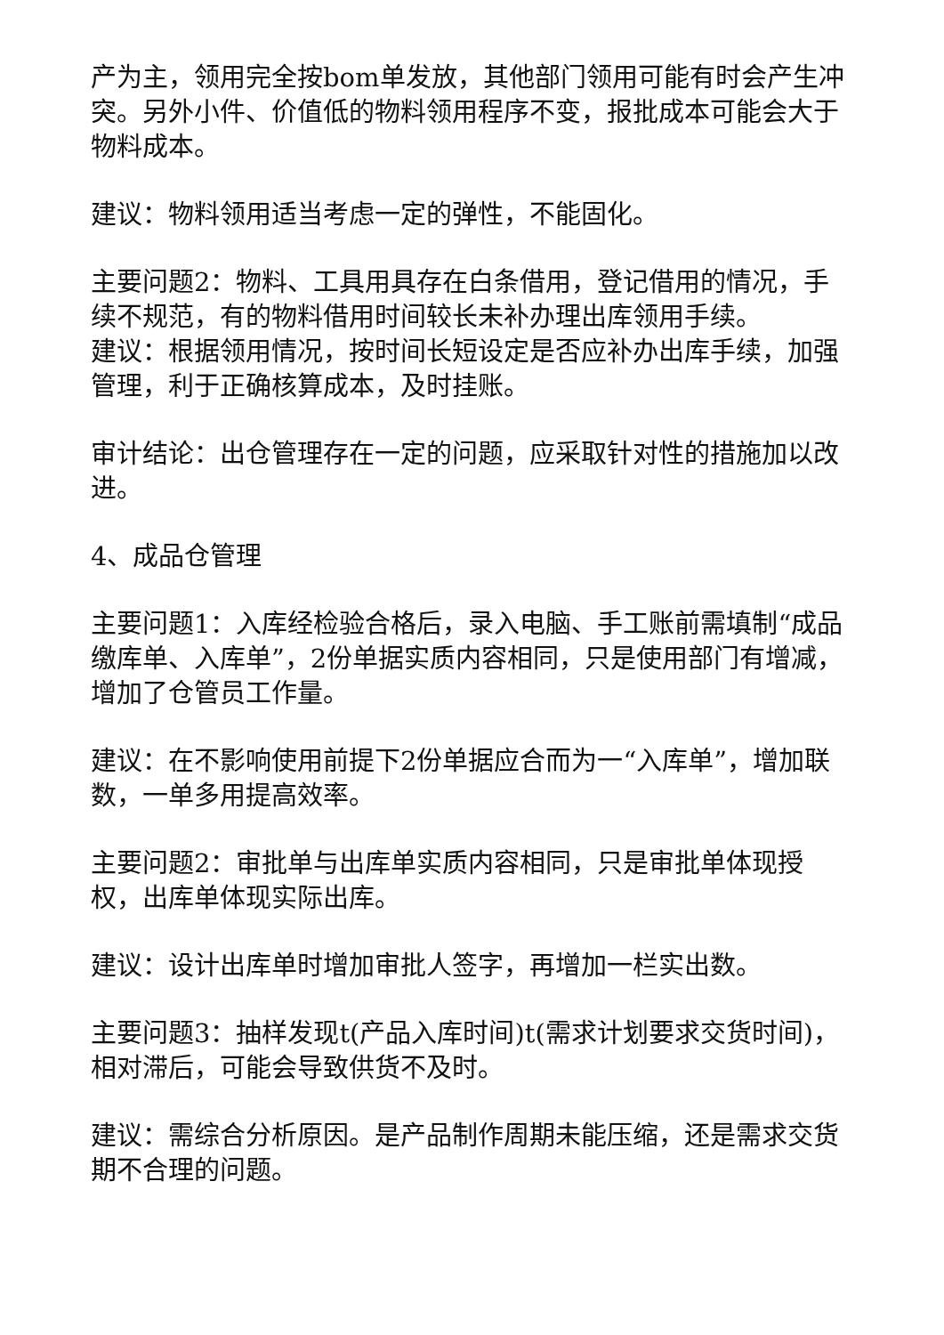产为主，领用完全按bom单发放，其他部门领用可能有时会产生冲突。另外小件、价值低的物料领用程序不变，报批成本可能会大于物料成本。
建议：物料领用适当考虑一定的弹性，不能固化。
主要问题2：物料、工具用具存在白条借用，登记借用的情况，手续不规范，有的物料借用时间较长未补办理出库领用手续。
建议：根据领用情况，按时间长短设定是否应补办出库手续，加强管理，利于正确核算成本，及时挂账。
审计结论：出仓管理存在一定的问题，应采取针对性的措施加以改进。
4、成品仓管理
主要问题1：入库经检验合格后，录入电脑、手工账前需填制“成品缴库单、入库单”，2份单据实质内容相同，只是使用部门有增减，增加了仓管员工作量。
建议：在不影响使用前提下2份单据应合而为一“入库单”，增加联数，一单多用提高效率。
主要问题2：审批单与出库单实质内容相同，只是审批单体现授权，出库单体现实际出库。
建议：设计出库单时增加审批人签字，再增加一栏实出数。
主要问题3：抽样发现t(产品入库时间)t(需求计划要求交货时间)，相对滞后，可能会导致供货不及时。
建议：需综合分析原因。是产品制作周期未能压缩，还是需求交货期不合理的问题。